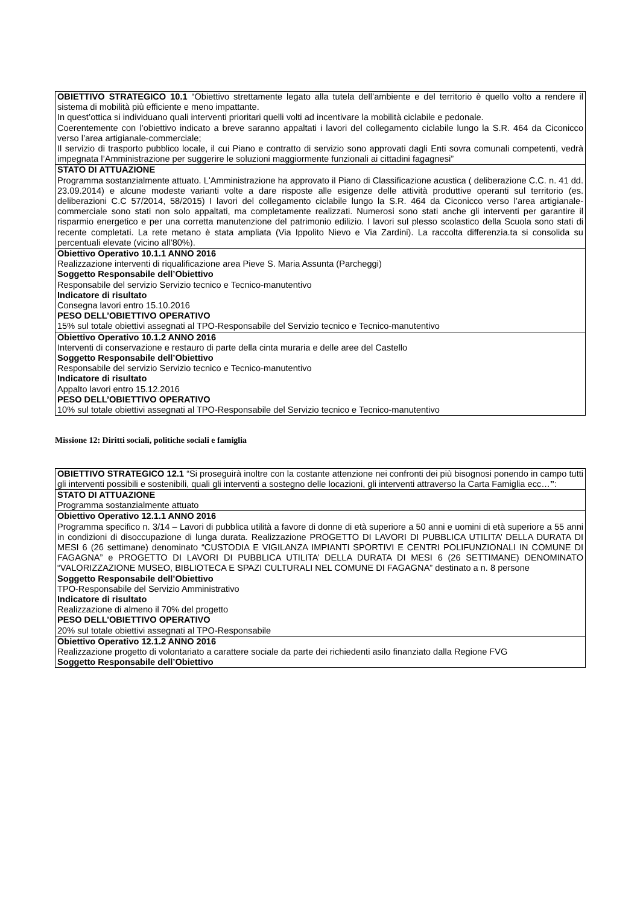| OBIETTIVO STRATEGICO 10.1 “Obiettivo strettamente legato alla tutela dell’ambiente e del territorio è quello volto a rendere il sistema di mobilità più efficiente e meno impattante. In quest’ottica si individuano quali interventi prioritari quelli volti ad incentivare la mobilità ciclabile e pedonale. Coerentemente con l’obiettivo indicato a breve saranno appaltati i lavori del collegamento ciclabile lungo la S.R. 464 da Ciconicco verso l’area artigianale-commerciale; Il servizio di trasporto pubblico locale, il cui Piano e contratto di servizio sono approvati dagli Enti sovra comunali competenti, vedrà impegnata l’Amministrazione per suggerire le soluzioni maggiormente funzionali ai cittadini fagagnesi” |
| STATO DI ATTUAZIONE Programma sostanzialmente attuato. L'Amministrazione ha approvato il Piano di Classificazione acustica ( deliberazione C.C. n. 41 dd. 23.09.2014) e alcune modeste varianti volte a dare risposte alle esigenze delle attività produttive operanti sul territorio (es. deliberazioni C.C 57/2014, 58/2015) I lavori del collegamento ciclabile lungo la S.R. 464 da Ciconicco verso l’area artigianale-commerciale sono stati non solo appaltati, ma completamente realizzati. Numerosi sono stati anche gli interventi per garantire il risparmio energetico e per una corretta manutenzione del patrimonio edilizio. I lavori sul plesso scolastico della Scuola sono stati di recente completati. La rete metano è stata ampliata (Via Ippolito Nievo e Via Zardini). La raccolta differenzia.ta si consolida su percentuali elevate (vicino all’80%). |
| Obiettivo Operativo 10.1.1 ANNO 2016 Realizzazione interventi di riqualificazione area Pieve S. Maria Assunta (Parcheggi) Soggetto Responsabile dell’Obiettivo Responsabile del servizio Servizio tecnico e Tecnico-manutentivo Indicatore di risultato Consegna lavori entro 15.10.2016 PESO DELL’OBIETTIVO OPERATIVO 15% sul totale obiettivi assegnati al TPO-Responsabile del Servizio tecnico e Tecnico-manutentivo |
| Obiettivo Operativo 10.1.2 ANNO 2016 Interventi di conservazione e restauro di parte della cinta muraria e delle aree del Castello Soggetto Responsabile dell’Obiettivo Responsabile del servizio Servizio tecnico e Tecnico-manutentivo Indicatore di risultato Appalto lavori entro 15.12.2016 PESO DELL’OBIETTIVO OPERATIVO 10% sul totale obiettivi assegnati al TPO-Responsabile del Servizio tecnico e Tecnico-manutentivo |
Missione 12: Diritti sociali, politiche sociali e famiglia
| OBIETTIVO STRATEGICO 12.1 “Si proseguirà inoltre con la costante attenzione nei confronti dei più bisognosi ponendo in campo tutti gli interventi possibili e sostenibili, quali gli interventi a sostegno delle locazioni, gli interventi attraverso la Carta Famiglia ecc… ” : |
| STATO DI ATTUAZIONE Programma sostanzialmente attuato |
| Obiettivo Operativo 12.1.1 ANNO 2016 Programma specifico n. 3/14 – Lavori di pubblica utilità a favore di donne di età superiore a 50 anni e uomini di età superiore a 55 anni in condizioni di disoccupazione di lunga durata. Realizzazione PROGETTO DI LAVORI DI PUBBLICA UTILITA’ DELLA DURATA DI MESI 6 (26 settimane) denominato “CUSTODIA E VIGILANZA IMPIANTI SPORTIVI E CENTRI POLIFUNZIONALI IN COMUNE DI FAGAGNA” e PROGETTO DI LAVORI DI PUBBLICA UTILITA’ DELLA DURATA DI MESI 6 (26 SETTIMANE) DENOMINATO “VALORIZZAZIONE MUSEO, BIBLIOTECA E SPAZI CULTURALI NEL COMUNE DI FAGAGNA” destinato a n. 8 persone Soggetto Responsabile dell’Obiettivo TPO-Responsabile del Servizio Amministrativo Indicatore di risultato Realizzazione di almeno il 70% del progetto PESO DELL’OBIETTIVO OPERATIVO 20% sul totale obiettivi assegnati al TPO-Responsabile |
| Obiettivo Operativo 12.1.2 ANNO 2016 Realizzazione progetto di volontariato a carattere sociale da parte dei richiedenti asilo finanziato dalla Regione FVG Soggetto Responsabile dell’Obiettivo |